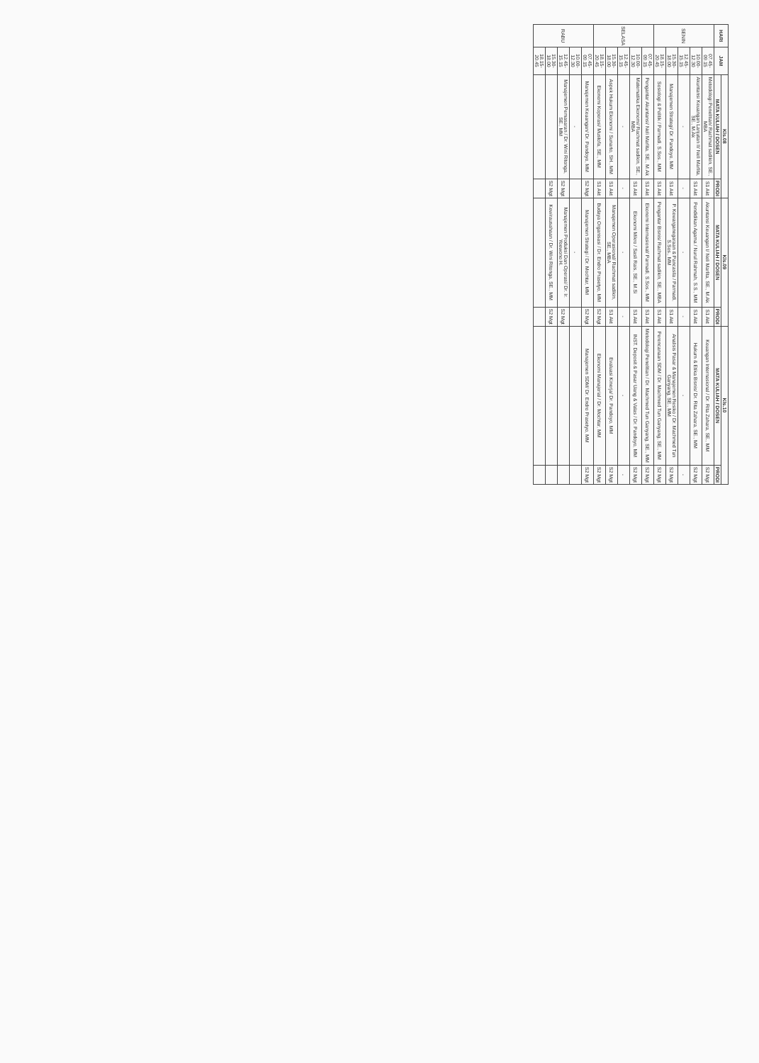| HARI | JAM | Kls.08 | | Kls.09 | | Kls.10 | |
| --- | --- | --- | --- | --- | --- | --- | --- |
| | | MATA KULIAH / DOSEN | PRODI | MATA KULIAH / DOSEN | PRODI | MATA KULIAH / DOSEN | PRODI |
| SENIN | 07.45-09.15 | Metodologi Penelitian/ Rachmat sadikin, SE., MBA | S1 Akt | Akuntansi Keuangan I/ Neli Marlita, SE., M.Ak | S1 Akt | Keuangan Internasional / Dr. Rita Zahara, SE., MM | S2 Mgt |
| | 10.00-12.30 | Akuntansi Keuangan Lanjutan II/ Neli Marlita, SE., M.Ak | S1 Akt | Pendidikan Agama / Nurul Rahmah, S.S., MM | S1 Akt | Hukum & Etika Bisnis/ Dr. Rita Zahara, SE., MM | S2 Mgt |
| | 12.45-15.15 | - | - | - | - | - | - |
| | 15.30-18.00 | Manajemen Strategi/ Dr. Pandoyo, MM | S1 Akt | P. Kewarganegaraan & Pancasila / Parmadi, S.Sos., MM | S1 Akt | Analisis Pasar & Manajemen Resiko / Dr. Machmed Tun Ganyang, SE., MM | S2 Mgt |
| | 18.15-20.45 | Sosiologi & Politik / Parmadi, S.Sos., MM | S1 Akt | Pengantar Bisnis/ Rachmat sadikin, SE., MBA | S1 Akt | Perencanaan SDM / Dr. Machmed Tun Ganyang, SE., MM | S2 Mgt |
| SELASA | 07.45-09.15 | Pengantar Akuntansi/ Neli Marlita, SE., M.Ak | S1 Akt | Ekonomi Internasional/ Parmadi, S.Sos., MM | S1 Akt | Metodologi Penelitian / Dr. Machmed Tun Ganyang, SE., MM | S2 Mgt |
| | 10.00-12.30 | Matematika Ekonomi/ Rachmat sadikin, SE., MBA | S1 Akt | Ekonomi Mikro / Sasli Rais, SE., M.Si | S1 Akt | INST. Deposit & Pasar Uang & Valas / Dr. Pandoyo, MM | S2 Mgt |
| | 12.45-15.15 | - | - | - | - | - | - |
| | 15.30-18.00 | Aspek Hukum Ekonomi / Sunarto, SH., MM | S1 Akt | Manajemen Operasional/ Rachmat sadikin, SE., MBA | S1 Akt | Evaluasi Kinerja/ Dr. Pandoyo, MM | S2 Mgt |
| | 18.15-20.45 | Ekonomi Koperasi/ Mustofa, SE., MM | S1 Akt | Budaya Organisasi / Dr. Endro Prasetyo, MM | S2 Mgt | Ekonomi Manajerial / Dr. Mochtar, MM | S2 Mgt |
| RABU | 07.45-09.15 | Manajemen Keuangan/ Dr. Pandoyo, MM | S2 Mgt | Manajemen Strategi / Dr. Mochtar, MM | S2 Mgt | Manajemen SDM/ Dr. Endro Prasetyo, MM | S2 Mgt |
| | 10.00-12.30 | - | | - | | | |
| | 12.45-15.15 | Manajemen Pemasaran / Dr. Wini Ritonga, SE., MM | S2 Mgt | Manajemen Produksi Dan Operasi/ Dr. Ir. Yoewono H. | S2 Mgt | | |
| | 15.30-18.00 | | S2 Mgt | Kewirausahaan / Dr. Wini Ritonga, SE., MM | S2 Mgt | | |
| | 18.15-20.45 | | | | | | |